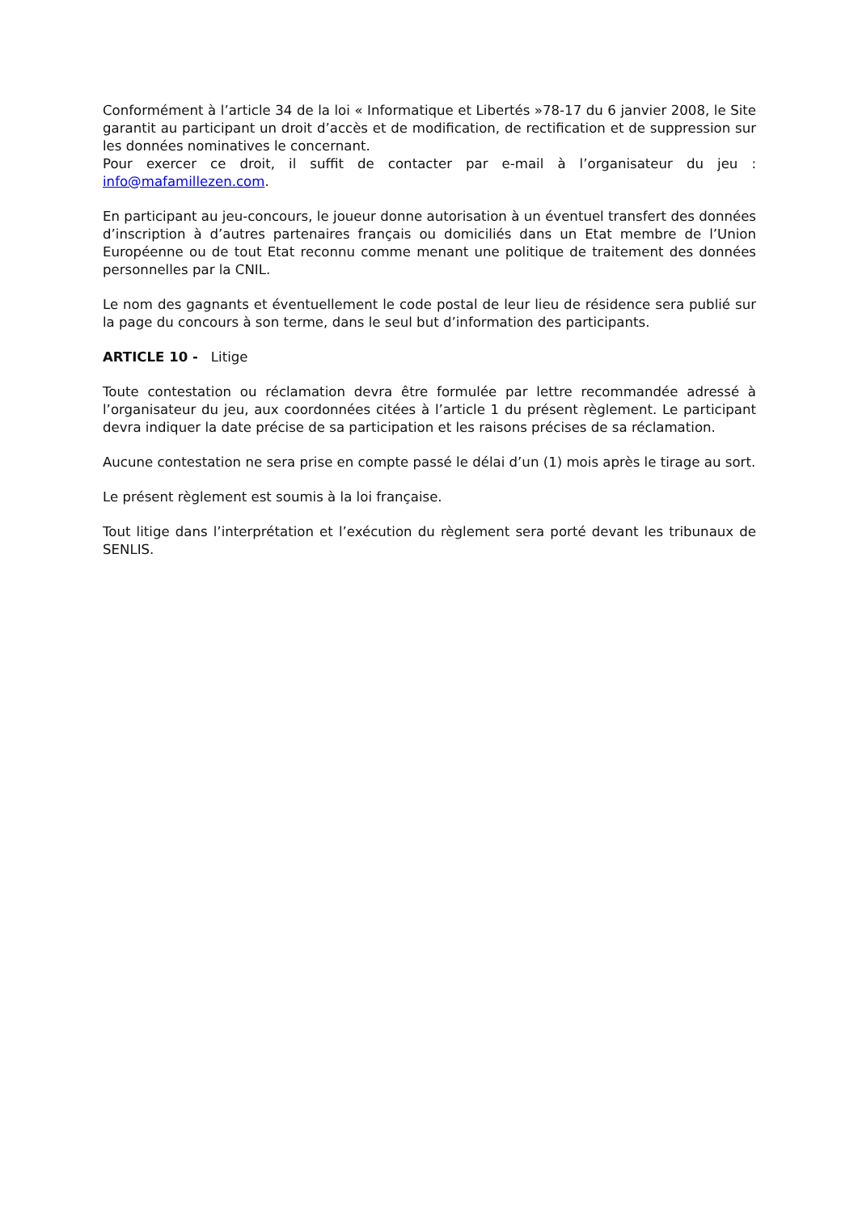Conformément à l’article 34 de la loi « Informatique et Libertés »78-17 du 6 janvier 2008, le Site garantit au participant un droit d’accès et de modification, de rectification et de suppression sur les données nominatives le concernant.
Pour exercer ce droit, il suffit de contacter par e-mail à l’organisateur du jeu : info@mafamillezen.com.
En participant au jeu-concours, le joueur donne autorisation à un éventuel transfert des données d’inscription à d’autres partenaires français ou domiciliés dans un Etat membre de l’Union Européenne ou de tout Etat reconnu comme menant une politique de traitement des données personnelles par la CNIL.
Le nom des gagnants et éventuellement le code postal de leur lieu de résidence sera publié sur la page du concours à son terme, dans le seul but d’information des participants.
ARTICLE 10 - Litige
Toute contestation ou réclamation devra être formulée par lettre recommandée adressé à l’organisateur du jeu, aux coordonnées citées à l’article 1 du présent règlement. Le participant devra indiquer la date précise de sa participation et les raisons précises de sa réclamation.
Aucune contestation ne sera prise en compte passé le délai d’un (1) mois après le tirage au sort.
Le présent règlement est soumis à la loi française.
Tout litige dans l’interprétation et l’exécution du règlement sera porté devant les tribunaux de SENLIS.